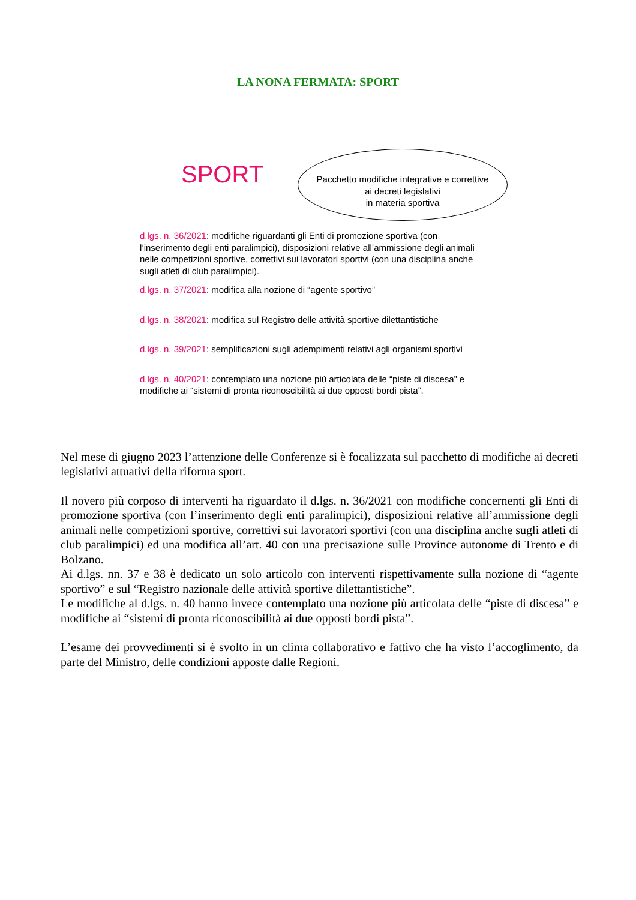LA NONA FERMATA: SPORT
SPORT
Pacchetto modifiche integrative e correttive
ai decreti legislativi
in materia sportiva
d.lgs. n. 36/2021: modifiche riguardanti gli Enti di promozione sportiva (con l’inserimento degli enti paralimpici), disposizioni relative all’ammissione degli animali nelle competizioni sportive, correttivi sui lavoratori sportivi (con una disciplina anche sugli atleti di club paralimpici).
d.lgs. n. 37/2021: modifica alla nozione di “agente sportivo”
d.lgs. n. 38/2021: modifica sul Registro delle attività sportive dilettantistiche
d.lgs. n. 39/2021: semplificazioni sugli adempimenti relativi agli organismi sportivi
d.lgs. n. 40/2021: contemplato una nozione più articolata delle “piste di discesa” e modifiche ai “sistemi di pronta riconoscibilità ai due opposti bordi pista”.
Nel mese di giugno 2023 l’attenzione delle Conferenze si è focalizzata sul pacchetto di modifiche ai decreti legislativi attuativi della riforma sport.
Il novero più corposo di interventi ha riguardato il d.lgs. n. 36/2021 con modifiche concernenti gli Enti di promozione sportiva (con l’inserimento degli enti paralimpici), disposizioni relative all’ammissione degli animali nelle competizioni sportive, correttivi sui lavoratori sportivi (con una disciplina anche sugli atleti di club paralimpici) ed una modifica all’art. 40 con una precisazione sulle Province autonome di Trento e di Bolzano.
Ai d.lgs. nn. 37 e 38 è dedicato un solo articolo con interventi rispettivamente sulla nozione di “agente sportivo” e sul “Registro nazionale delle attività sportive dilettantistiche”.
Le modifiche al d.lgs. n. 40 hanno invece contemplato una nozione più articolata delle “piste di discesa” e modifiche ai “sistemi di pronta riconoscibilità ai due opposti bordi pista”.
L’esame dei provvedimenti si è svolto in un clima collaborativo e fattivo che ha visto l’accoglimento, da parte del Ministro, delle condizioni apposte dalle Regioni.